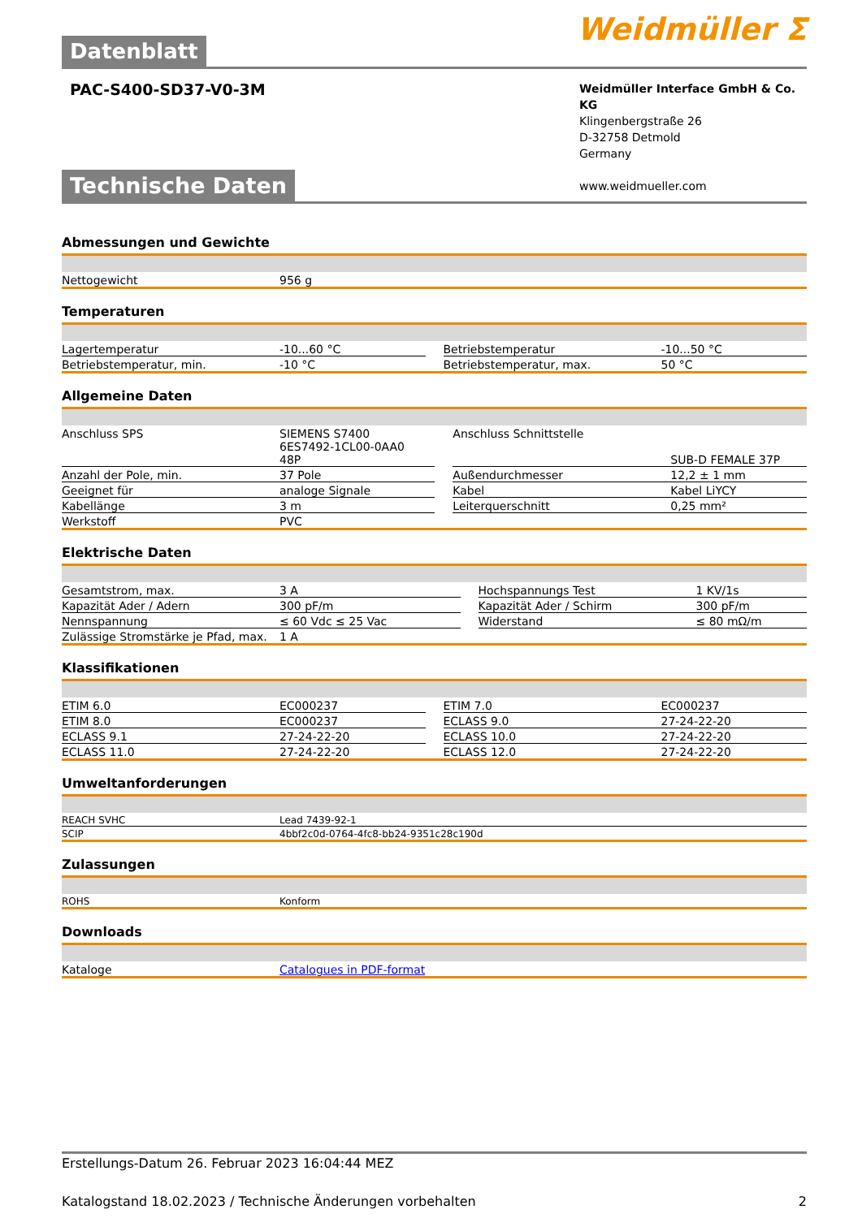Weidmüller ⵉ
Datenblatt
PAC-S400-SD37-V0-3M
Weidmüller Interface GmbH & Co. KG
Klingenbergstraße 26
D-32758 Detmold
Germany
www.weidmueller.com
Technische Daten
Abmessungen und Gewichte
| Nettogewicht | 956 g |
Temperaturen
| Lagertemperatur | -10...60 °C | | Betriebstemperatur | -10...50 °C |
| Betriebstemperatur, min. | -10 °C | | Betriebstemperatur, max. | 50 °C |
Allgemeine Daten
| Anschluss SPS | SIEMENS S7400 6ES7492-1CL00-0AA0 48P | | Anschluss Schnittstelle | SUB-D FEMALE 37P |
| Anzahl der Pole, min. | 37 Pole | | Außendurchmesser | 12,2 ± 1 mm |
| Geeignet für | analoge Signale | | Kabel | Kabel LiYCY |
| Kabellänge | 3 m | | Leiterquerschnitt | 0,25 mm² |
| Werkstoff | PVC | | | |
Elektrische Daten
| Gesamtstrom, max. | 3 A | | Hochspannungs Test | 1 KV/1s |
| Kapazität Ader / Adern | 300 pF/m | | Kapazität Ader / Schirm | 300 pF/m |
| Nennspannung | ≤ 60 Vdc ≤ 25 Vac | | Widerstand | ≤ 80 mΩ/m |
| Zulässige Stromstärke je Pfad, max. | 1 A | | | |
Klassifikationen
| ETIM 6.0 | EC000237 | | ETIM 7.0 | EC000237 |
| ETIM 8.0 | EC000237 | | ECLASS 9.0 | 27-24-22-20 |
| ECLASS 9.1 | 27-24-22-20 | | ECLASS 10.0 | 27-24-22-20 |
| ECLASS 11.0 | 27-24-22-20 | | ECLASS 12.0 | 27-24-22-20 |
Umweltanforderungen
| REACH SVHC | Lead 7439-92-1 |
| SCIP | 4bbf2c0d-0764-4fc8-bb24-9351c28c190d |
Zulassungen
| ROHS | Konform |
Downloads
| Kataloge | Catalogues in PDF-format |
Erstellungs-Datum 26. Februar 2023 16:04:44 MEZ
Katalogstand 18.02.2023 / Technische Änderungen vorbehalten 2